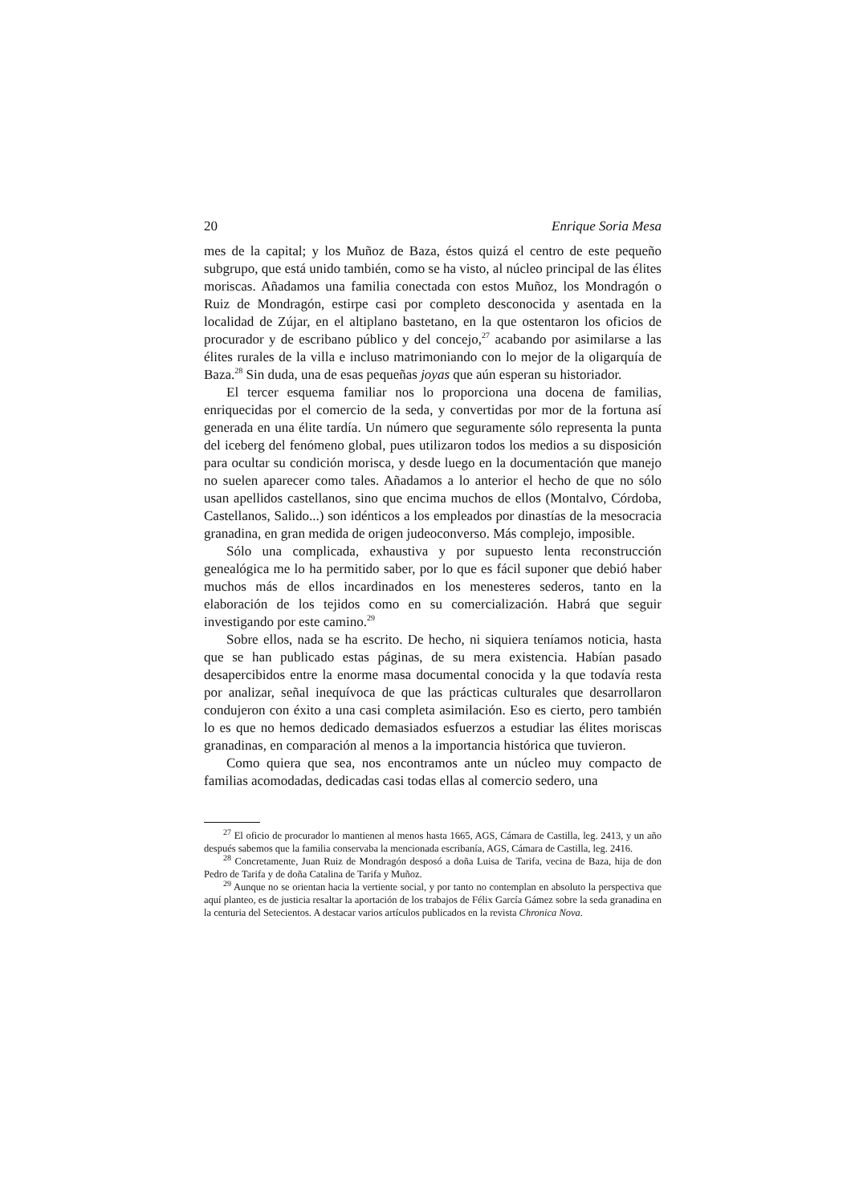20 Enrique Soria Mesa
mes de la capital; y los Muñoz de Baza, éstos quizá el centro de este pequeño subgrupo, que está unido también, como se ha visto, al núcleo principal de las élites moriscas. Añadamos una familia conectada con estos Muñoz, los Mondragón o Ruiz de Mondragón, estirpe casi por completo desconocida y asentada en la localidad de Zújar, en el altiplano bastetano, en la que ostentaron los oficios de procurador y de escribano público y del concejo,<sup>27</sup> acabando por asimilarse a las élites rurales de la villa e incluso matrimoniando con lo mejor de la oligarquía de Baza.<sup>28</sup> Sin duda, una de esas pequeñas joyas que aún esperan su historiador.
El tercer esquema familiar nos lo proporciona una docena de familias, enriquecidas por el comercio de la seda, y convertidas por mor de la fortuna así generada en una élite tardía. Un número que seguramente sólo representa la punta del iceberg del fenómeno global, pues utilizaron todos los medios a su disposición para ocultar su condición morisca, y desde luego en la documentación que manejo no suelen aparecer como tales. Añadamos a lo anterior el hecho de que no sólo usan apellidos castellanos, sino que encima muchos de ellos (Montalvo, Córdoba, Castellanos, Salido...) son idénticos a los empleados por dinastías de la mesocracia granadina, en gran medida de origen judeoconverso. Más complejo, imposible.
Sólo una complicada, exhaustiva y por supuesto lenta reconstrucción genealógica me lo ha permitido saber, por lo que es fácil suponer que debió haber muchos más de ellos incardinados en los menesteres sederos, tanto en la elaboración de los tejidos como en su comercialización. Habrá que seguir investigando por este camino.<sup>29</sup>
Sobre ellos, nada se ha escrito. De hecho, ni siquiera teníamos noticia, hasta que se han publicado estas páginas, de su mera existencia. Habían pasado desapercibidos entre la enorme masa documental conocida y la que todavía resta por analizar, señal inequívoca de que las prácticas culturales que desarrollaron condujeron con éxito a una casi completa asimilación. Eso es cierto, pero también lo es que no hemos dedicado demasiados esfuerzos a estudiar las élites moriscas granadinas, en comparación al menos a la importancia histórica que tuvieron.
Como quiera que sea, nos encontramos ante un núcleo muy compacto de familias acomodadas, dedicadas casi todas ellas al comercio sedero, una
<sup>27</sup> El oficio de procurador lo mantienen al menos hasta 1665, AGS, Cámara de Castilla, leg. 2413, y un año después sabemos que la familia conservaba la mencionada escribanía, AGS, Cámara de Castilla, leg. 2416.
<sup>28</sup> Concretamente, Juan Ruiz de Mondragón desposó a doña Luisa de Tarifa, vecina de Baza, hija de don Pedro de Tarifa y de doña Catalina de Tarifa y Muñoz.
<sup>29</sup> Aunque no se orientan hacia la vertiente social, y por tanto no contemplan en absoluto la perspectiva que aquí planteo, es de justicia resaltar la aportación de los trabajos de Félix García Gámez sobre la seda granadina en la centuria del Setecientos. A destacar varios artículos publicados en la revista Chronica Nova.